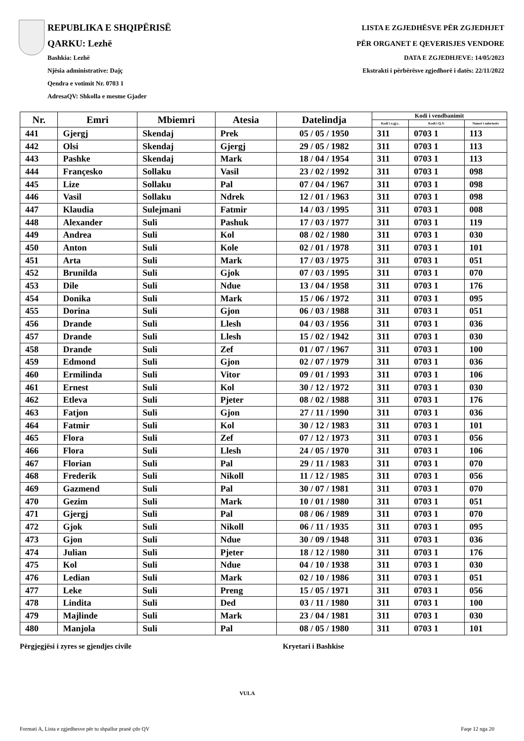REPUBLIKA E SHQIPËRISË
QARKU: Lezhë
Bashkia: Lezhë
Njësia administrative: Dajç
Qendra e votimit Nr. 0703 1
AdresaQV: Shkolla e mesme Gjader
LISTA E ZGJEDHËSVE PËR ZGJEDHJET
PËR ORGANET E QEVERISJES VENDORE
DATA E ZGJEDHJEVE: 14/05/2023
Ekstrakti i përbërësve zgjedhorë i datës: 22/11/2022
| Nr. | Emri | Mbiemri | Atesia | Datelindja | Kodi i vendbanimit | | |
| --- | --- | --- | --- | --- | --- | --- | --- |
| | | | | | Kodi i z.gj.c. | Kodi i Q.V. | Numri i ndertesës |
| 441 | Gjergj | Skendaj | Prek | 05 / 05 / 1950 | 311 | 0703 1 | 113 |
| 442 | Olsi | Skendaj | Gjergj | 29 / 05 / 1982 | 311 | 0703 1 | 113 |
| 443 | Pashke | Skendaj | Mark | 18 / 04 / 1954 | 311 | 0703 1 | 113 |
| 444 | Françesko | Sollaku | Vasil | 23 / 02 / 1992 | 311 | 0703 1 | 098 |
| 445 | Lize | Sollaku | Pal | 07 / 04 / 1967 | 311 | 0703 1 | 098 |
| 446 | Vasil | Sollaku | Ndrek | 12 / 01 / 1963 | 311 | 0703 1 | 098 |
| 447 | Klaudia | Sulejmani | Fatmir | 14 / 03 / 1995 | 311 | 0703 1 | 008 |
| 448 | Alexander | Suli | Pashuk | 17 / 03 / 1977 | 311 | 0703 1 | 119 |
| 449 | Andrea | Suli | Kol | 08 / 02 / 1980 | 311 | 0703 1 | 030 |
| 450 | Anton | Suli | Kole | 02 / 01 / 1978 | 311 | 0703 1 | 101 |
| 451 | Arta | Suli | Mark | 17 / 03 / 1975 | 311 | 0703 1 | 051 |
| 452 | Brunilda | Suli | Gjok | 07 / 03 / 1995 | 311 | 0703 1 | 070 |
| 453 | Dile | Suli | Ndue | 13 / 04 / 1958 | 311 | 0703 1 | 176 |
| 454 | Donika | Suli | Mark | 15 / 06 / 1972 | 311 | 0703 1 | 095 |
| 455 | Dorina | Suli | Gjon | 06 / 03 / 1988 | 311 | 0703 1 | 051 |
| 456 | Drande | Suli | Llesh | 04 / 03 / 1956 | 311 | 0703 1 | 036 |
| 457 | Drande | Suli | Llesh | 15 / 02 / 1942 | 311 | 0703 1 | 030 |
| 458 | Drande | Suli | Zef | 01 / 07 / 1967 | 311 | 0703 1 | 100 |
| 459 | Edmond | Suli | Gjon | 02 / 07 / 1979 | 311 | 0703 1 | 036 |
| 460 | Ermilinda | Suli | Vitor | 09 / 01 / 1993 | 311 | 0703 1 | 106 |
| 461 | Ernest | Suli | Kol | 30 / 12 / 1972 | 311 | 0703 1 | 030 |
| 462 | Etleva | Suli | Pjeter | 08 / 02 / 1988 | 311 | 0703 1 | 176 |
| 463 | Fatjon | Suli | Gjon | 27 / 11 / 1990 | 311 | 0703 1 | 036 |
| 464 | Fatmir | Suli | Kol | 30 / 12 / 1983 | 311 | 0703 1 | 101 |
| 465 | Flora | Suli | Zef | 07 / 12 / 1973 | 311 | 0703 1 | 056 |
| 466 | Flora | Suli | Llesh | 24 / 05 / 1970 | 311 | 0703 1 | 106 |
| 467 | Florian | Suli | Pal | 29 / 11 / 1983 | 311 | 0703 1 | 070 |
| 468 | Frederik | Suli | Nikoll | 11 / 12 / 1985 | 311 | 0703 1 | 056 |
| 469 | Gazmend | Suli | Pal | 30 / 07 / 1981 | 311 | 0703 1 | 070 |
| 470 | Gezim | Suli | Mark | 10 / 01 / 1980 | 311 | 0703 1 | 051 |
| 471 | Gjergj | Suli | Pal | 08 / 06 / 1989 | 311 | 0703 1 | 070 |
| 472 | Gjok | Suli | Nikoll | 06 / 11 / 1935 | 311 | 0703 1 | 095 |
| 473 | Gjon | Suli | Ndue | 30 / 09 / 1948 | 311 | 0703 1 | 036 |
| 474 | Julian | Suli | Pjeter | 18 / 12 / 1980 | 311 | 0703 1 | 176 |
| 475 | Kol | Suli | Ndue | 04 / 10 / 1938 | 311 | 0703 1 | 030 |
| 476 | Ledian | Suli | Mark | 02 / 10 / 1986 | 311 | 0703 1 | 051 |
| 477 | Leke | Suli | Preng | 15 / 05 / 1971 | 311 | 0703 1 | 056 |
| 478 | Lindita | Suli | Ded | 03 / 11 / 1980 | 311 | 0703 1 | 100 |
| 479 | Majlinde | Suli | Mark | 23 / 04 / 1981 | 311 | 0703 1 | 030 |
| 480 | Manjola | Suli | Pal | 08 / 05 / 1980 | 311 | 0703 1 | 101 |
Përgjegjësi i zyres se gjendjes civile Kryetari i Bashkise
VULA
Formati A, Lista e zgjedhesve për tu shpallur pranë çdo QV Faqe 12 nga 20